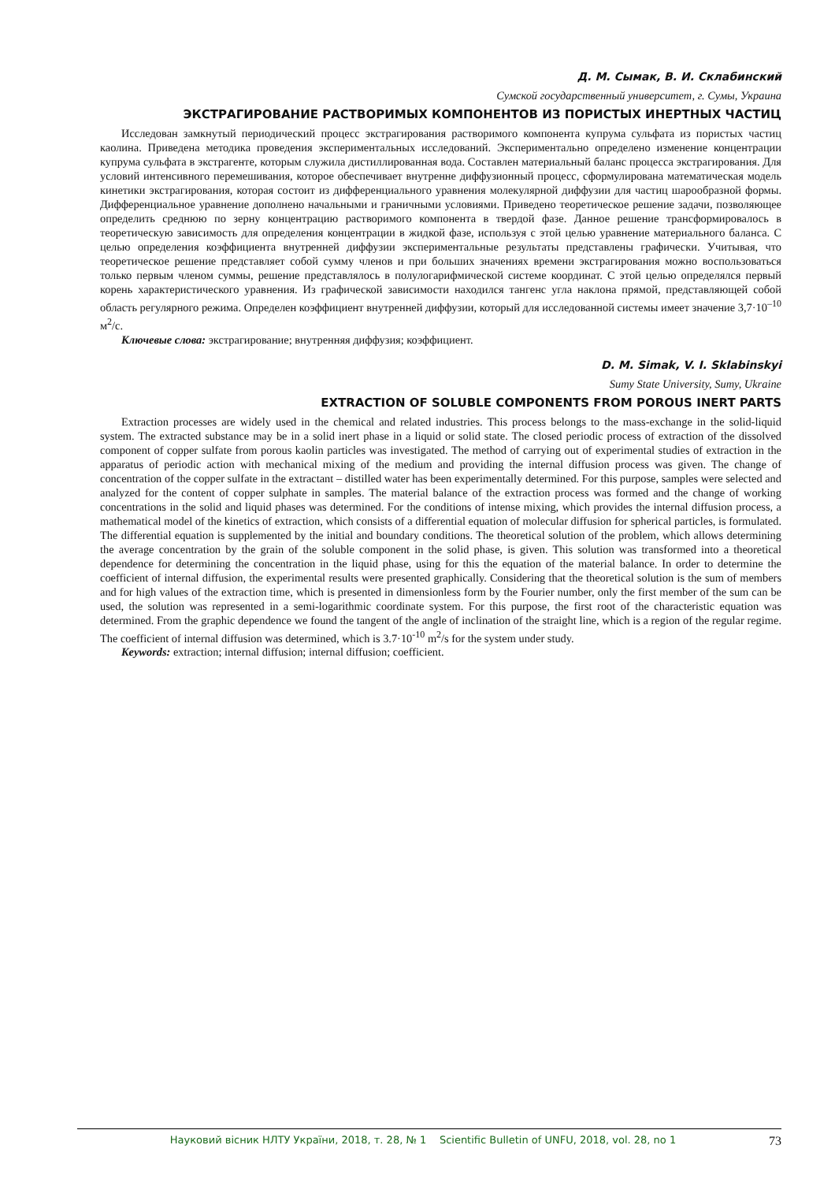Д. М. Сымак, В. И. Склабинский
Сумской государственный университет, г. Сумы, Украина
ЭКСТРАГИРОВАНИЕ РАСТВОРИМЫХ КОМПОНЕНТОВ ИЗ ПОРИСТЫХ ИНЕРТНЫХ ЧАСТИЦ
Исследован замкнутый периодический процесс экстрагирования растворимого компонента купрума сульфата из пористых частиц каолина. Приведена методика проведения экспериментальных исследований. Экспериментально определено изменение концентрации купрума сульфата в экстрагенте, которым служила дистиллированная вода. Составлен материальный баланс процесса экстрагирования. Для условий интенсивного перемешивания, которое обеспечивает внутренне диффузионный процесс, сформулирована математическая модель кинетики экстрагирования, которая состоит из дифференциального уравнения молекулярной диффузии для частиц шарообразной формы. Дифференциальное уравнение дополнено начальными и граничными условиями. Приведено теоретическое решение задачи, позволяющее определить среднюю по зерну концентрацию растворимого компонента в твердой фазе. Данное решение трансформировалось в теоретическую зависимость для определения концентрации в жидкой фазе, используя с этой целью уравнение материального баланса. С целью определения коэффициента внутренней диффузии экспериментальные результаты представлены графически. Учитывая, что теоретическое решение представляет собой сумму членов и при больших значениях времени экстрагирования можно воспользоваться только первым членом суммы, решение представлялось в полулогарифмической системе координат. С этой целью определялся первый корень характеристического уравнения. Из графической зависимости находился тангенс угла наклона прямой, представляющей собой область регулярного режима. Определен коэффициент внутренней диффузии, который для исследованной системы имеет значение 3,7·10<sup>–10</sup> м<sup>2</sup>/с.
Ключевые слова: экстрагирование; внутренняя диффузия; коэффициент.
D. M. Simak, V. I. Sklabinskyi
Sumy State University, Sumy, Ukraine
EXTRACTION OF SOLUBLE COMPONENTS FROM POROUS INERT PARTS
Extraction processes are widely used in the chemical and related industries. This process belongs to the mass-exchange in the solid-liquid system. The extracted substance may be in a solid inert phase in a liquid or solid state. The closed periodic process of extraction of the dissolved component of copper sulfate from porous kaolin particles was investigated. The method of carrying out of experimental studies of extraction in the apparatus of periodic action with mechanical mixing of the medium and providing the internal diffusion process was given. The change of concentration of the copper sulfate in the extractant – distilled water has been experimentally determined. For this purpose, samples were selected and analyzed for the content of copper sulphate in samples. The material balance of the extraction process was formed and the change of working concentrations in the solid and liquid phases was determined. For the conditions of intense mixing, which provides the internal diffusion process, a mathematical model of the kinetics of extraction, which consists of a differential equation of molecular diffusion for spherical particles, is formulated. The differential equation is supplemented by the initial and boundary conditions. The theoretical solution of the problem, which allows determining the average concentration by the grain of the soluble component in the solid phase, is given. This solution was transformed into a theoretical dependence for determining the concentration in the liquid phase, using for this the equation of the material balance. In order to determine the coefficient of internal diffusion, the experimental results were presented graphically. Considering that the theoretical solution is the sum of members and for high values of the extraction time, which is presented in dimensionless form by the Fourier number, only the first member of the sum can be used, the solution was represented in a semi-logarithmic coordinate system. For this purpose, the first root of the characteristic equation was determined. From the graphic dependence we found the tangent of the angle of inclination of the straight line, which is a region of the regular regime. The coefficient of internal diffusion was determined, which is 3.7·10<sup>-10</sup> m<sup>2</sup>/s for the system under study.
Keywords: extraction; internal diffusion; internal diffusion; coefficient.
Науковий вісник НЛТУ України, 2018, т. 28, № 1 Scientific Bulletin of UNFU, 2018, vol. 28, no 1 73